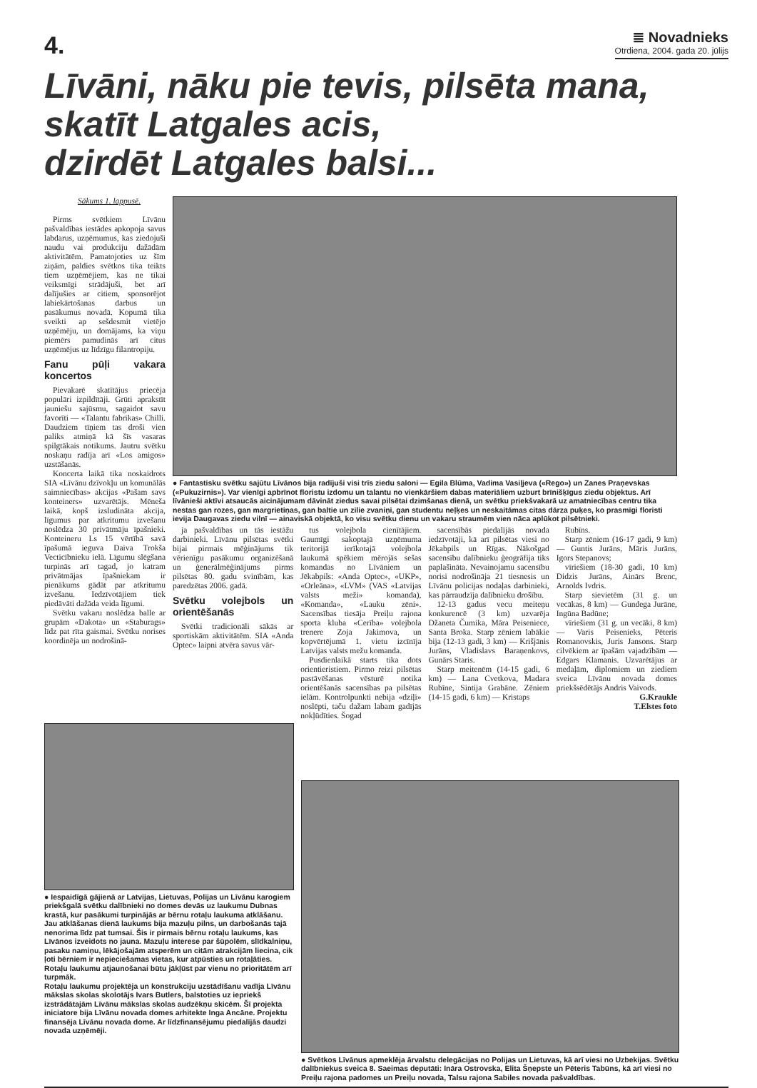4.
≣ Novadnieks
Otrdiena, 2004. gada 20. jūlijs
Līvāni, nāku pie tevis, pilsēta mana,
skatīt Latgales acis,
dzirdēt Latgales balsi...
Sākums 1. lappusē.
Pirms svētkiem Līvānu pašvaldības iestādes apkopoja savus labdarus, uzņēmumus, kas ziedojuši naudu vai produkciju dažādām aktivitātēm. Pamatojoties uz šīm ziņām, paldies svētkos tika teikts tiem uzņēmējiem, kas ne tikai veiksmīgi strādājuši, bet arī dalījušies ar citiem, sponsorējot labiekārtošanas darbus un pasākumus novadā. Kopumā tika sveikti ap sešdesmit vietējo uzņēmēju, un domājams, ka viņu piemērs pamudinās arī citus uzņēmējus uz līdzīgu filantropiju.
Fanu pūļi vakara koncertos
Pievakarē skatītājus priecēja populāri izpildītāji. Grūti aprakstīt jauniešu sajūsmu, sagaidot savu favorīti — «Talantu fabrikas» Chilli. Daudziem tīņiem tas droši vien paliks atmiņā kā šīs vasaras spilgtākais notikums. Jautru svētku noskaņu radīja arī «Los amigos» uzstāšanās.
Koncerta laikā tika noskaidrots SIA «Līvānu dzīvokļu un komunālās saimniecības» akcijas «Pašam savs konteiners» uzvarētājs. Mēneša laikā, kopš izsludināta akcija, līgumus par atkritumu izvešanu noslēdza 30 privātmāju īpašnieki. Konteineru Ls 15 vērtībā savā īpašumā ieguva Daiva Trokša Vecticībnieku ielā. Līgumu slēgšana turpinās arī tagad, jo katram privātmājas īpašniekam ir pienākums gādāt par atkritumu izvešanu. Iedzīvotājiem tiek piedāvāti dažāda veida līgumi.
Svētku vakaru noslēdza balle ar grupām «Dakota» un «Staburags» līdz pat rīta gaismai. Svētku norises koordinēja un nodrošinā-
● Fantastisku svētku sajūtu Līvānos bija radījuši visi trīs ziedu saloni — Egila Blūma, Vadima Vasiļjeva («Rego») un Zanes Praņevskas («Pukuzirnis»). Var vienīgi apbrīnot floristu izdomu un talantu no vienkāršiem dabas materiāliem uzburt brīnišķīgus ziedu objektus. Arī līvānieši aktīvi atsaucās aicinājumam dāvināt ziedus savai pilsētai dzimšanas dienā, un svētku priekšvakarā uz amatniecības centru tika nestas gan rozes, gan margrietiņas, gan baltie un zilie zvaniņi, gan studentu neļķes un neskaitāmas citas dārza puķes, ko prasmīgi floristi ievija Daugavas ziedu vilnī — ainaviskā objektā, ko visu svētku dienu un vakaru straumēm vien nāca aplūkot pilsētnieki.
ja pašvaldības un tās iestāžu darbinieki. Līvānu pilsētas svētki bijai pirmais mēģinājums tik vērienīgu pasākumu organizēšanā un ģenerālmēģinājums pirms pilsētas 80. gadu svinībām, kas paredzētas 2006. gadā.
Svētku volejbols un orientēšanās
Svētki tradicionāli sākās ar sportiskām aktivitātēm. SIA «Anda Optec» laipni atvēra savus vār-
tus volejbola cienītājiem. Gaumīgi sakoptajā uzņēmuma teritorijā ierīkotajā volejbola laukumā spēkiem mērojās sešas komandas no Līvāniem un Jēkabpils: «Anda Optec», «UKP», «Orleāna», «LVM» (VAS «Latvijas valsts meži» komanda), «Komanda», «Lauku zēni». Sacensības tiesāja Preiļu rajona sporta kluba «Cerība» volejbola trenere Zoja Jakimova, un kopvērtējumā 1. vietu izcīnīja Latvijas valsts mežu komanda.
Pusdienlaikā starts tika dots orientieristiem. Pirmo reizi pilsētas pastāvēšanas vēsturē notika orientēšanās sacensības pa pilsētas ielām. Kontrolpunkti nebija «dziļi» noslēpti, taču dažam labam gadījās nokļūdīties. Šogad
sacensībās piedalījās novada iedzīvotāji, kā arī pilsētas viesi no Jēkabpils un Rīgas. Nākošgad sacensību dalībnieku ģeogrāfija tiks paplašināta. Nevainojamu sacensību norisi nodrošināja 21 tiesnesis un Līvānu policijas nodaļas darbinieki, kas pārraudzīja dalībnieku drošību.
12-13 gadus vecu meiteņu konkurencē (3 km) uzvarēja Džaneta Čumika, Māra Peiseniece, Santa Broka. Starp zēniem labākie bija (12-13 gadi, 3 km) — Krišjānis Jurāns, Vladislavs Baraņenkovs, Gunārs Staris.
Starp meitenēm (14-15 gadi, 6 km) — Lana Cvetkova, Madara Rubīne, Sintija Grabāne. Zēniem (14-15 gadi, 6 km) — Kristaps
Rubīns.
Starp zēniem (16-17 gadi, 9 km) — Guntis Jurāns, Māris Jurāns, Igors Stepanovs;
vīriešiem (18-30 gadi, 10 km) Didzis Jurāns, Ainārs Brenc, Arnolds Ivdris.
Starp sievietēm (31 g. un vecākas, 8 km) — Gundega Jurāne, Ingūna Badūne;
vīriešiem (31 g. un vecāki, 8 km) — Varis Peisenieks, Pēteris Romanovskis, Juris Jansons. Starp cilvēkiem ar īpašām vajadzībām — Edgars Klamanis. Uzvarētājus ar medaļām, diplomiem un ziediem sveica Līvānu novada domes priekšsēdētājs Andris Vaivods.
G.Kraukle
T.Elstes foto
● Iespaidīgā gājienā ar Latvijas, Lietuvas, Polijas un Līvānu karogiem priekšgalā svētku dalībnieki no domes devās uz laukumu Dubnas krastā, kur pasākumi turpinājās ar bērnu rotaļu laukuma atklāšanu. Jau atklāšanas dienā laukums bija mazuļu pilns, un darbošanās tajā nenorima līdz pat tumsai. Šis ir pirmais bērnu rotaļu laukums, kas Līvānos izveidots no jauna. Mazuļu interese par šūpolēm, slīdkalniņu, pasaku namiņu, lēkājošajām atsperēm un citām atrakcijām liecina, cik ļoti bērniem ir nepieciešamas vietas, kur atpūsties un rotaļāties. Rotaļu laukumu atjaunošanai būtu jākļūst par vienu no prioritātēm arī turpmāk.
Rotaļu laukumu projektēja un konstrukciju uzstādīšanu vadīja Līvānu mākslas skolas skolotājs Ivars Butlers, balstoties uz iepriekš izstrādātajām Līvānu mākslas skolas audzēkņu skicēm. Šī projekta iniciatore bija Līvānu novada domes arhitekte Inga Ancāne. Projektu finansēja Līvānu novada dome. Ar līdzfinansējumu piedalījās daudzi novada uzņēmēji.
● Svētkos Līvānus apmeklēja ārvalstu delegācijas no Polijas un Lietuvas, kā arī viesi no Uzbekijas. Svētku dalībniekus sveica 8. Saeimas deputāti: Ināra Ostrovska, Elita Šņepste un Pēteris Tabūns, kā arī viesi no Preiļu rajona padomes un Preiļu novada, Talsu rajona Sabiles novada pašvaldības.